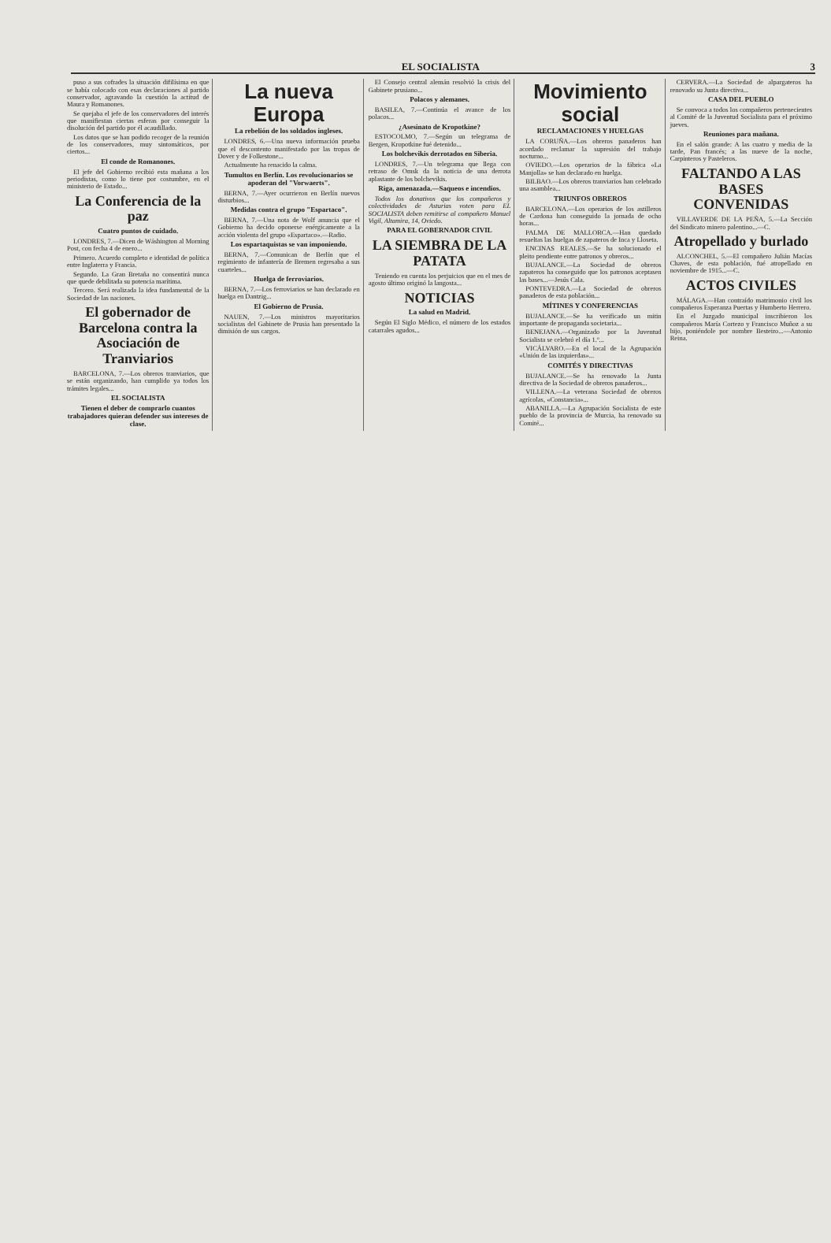EL SOCIALISTA 3
puso a sus cofrades la situación difilísima en que se había colocado con esas declaraciones al partido conservador, agravando la cuestión la actitud de Maura y Romanones.
Se quejaba el jefe de los conservadores del interés que manifiestan ciertas esferas por conseguir la disolución del partido por él acaudillado.
Los datos que se han podido recoger de la reunión de los conservadores, muy sintomáticos, por ciertos...
El conde de Romanones.
El jefe del Gobierno recibió esta mañana a los periodistas, como lo tiene por costumbre, en el ministerio de Estado...
La Conferencia de la paz
Cuatro puntos de cuidado.
LONDRES, 7.—Dicen de Wáshington al Morning Post, con fecha 4 de enero...
Primero. Acuerdo completo e identidad de política entre Inglaterra y Francia.
Segundo. La Gran Bretaña no consentirá nunca que quede debilitada su potencia marítima.
Tercero. Será realizada la idea fundamental de la Sociedad de las naciones.
El gobernador de Barcelona contra la Asociación de Tranviarios
BARCELONA, 7.—Los obreros tranviarios, que se están organizando, han cumplido ya todos los trámites legales...
EL SOCIALISTA
Tienen el deber de comprarlo cuantos trabajadores quieran defender sus intereses de clase.
La nueva Europa
La rebelión de los soldados ingleses.
LONDRES, 6.—Una nueva información prueba que el descontento manifestado por las tropas de Dover y de Folkestone...
Actualmente ha renacido la calma.
Tumultos en Berlín. Los revolucionarios se apoderan del "Vorwaerts".
BERNA, 7.—Ayer ocurrieron en Berlín nuevos disturbios...
Medidas contra el grupo "Espartaco".
BERNA, 7.—Una nota de Wolf anuncia que el Gobierno ha decido oponerse enérgicamente a la acción violenta del grupo «Espartaco».—Radio.
Los espartaquistas se van imponiendo.
BERNA, 7.—Comunican de Berlín que el regimiento de infantería de Bremen regresaba a sus cuarteles...
Huelga de ferroviarios.
BERNA, 7.—Los ferroviarios se han declarado en huelga en Dantzig...
El Gobierno de Prusia.
NAUEN, 7.—Los ministros mayoritarios socialistas del Gabinete de Prusia han presentado la dimisión de sus cargos.
El Consejo central alemán resolvió la crisis del Gabinete prusiano...
Polacos y alemanes.
BASILEA, 7.—Continúa el avance de los polacos...
¿Asesinato de Kropotkine?
ESTOCOLMO, 7.—Según un telegrama de Bergen, Kropotkine fué detenido...
Los bolchevikis derrotados en Siberia.
LONDRES, 7.—Un telegrama que llega con retraso de Omsk da la noticia de una derrota aplastante de los bolchevikis.
Riga, amenazada.—Saqueos e incendios.
Todos los donativos que los compañeros y colectividades de Asturias voten para EL SOCIALISTA deben remitirse al compañero Manuel Vigil, Altamira, 14, Oviedo.
PARA EL GOBERNADOR CIVIL
LA SIEMBRA DE LA PATATA
Teniendo en cuenta los perjuicios que en el mes de agosto último originó la langosta...
NOTICIAS
La salud en Madrid.
Según El Siglo Médico, el número de los estados catarrales agudos...
Movimiento social
RECLAMACIONES Y HUELGAS
LA CORUÑA.—Los obreros panaderos han acordado reclamar la supresión del trabajo nocturno...
OVIEDO.—Los operarios de la fábrica «La Manjolla» se han declarado en huelga.
BILBAO.—Los obreros tranviarios han celebrado una asamblea...
TRIUNFOS OBREROS
BARCELONA.—Los operarios de los astilleros de Cardona han conseguido la jornada de ocho horas...
PALMA DE MALLORCA.—Han quedado resueltas las huelgas de zapateros de Inca y Lloseta.
ENCINAS REALES.—Se ha solucionado el pleito pendiente entre patronos y obreros...
BUJALANCE.—La Sociedad de obreros zapateros ha conseguido que los patronos aceptasen las bases...—Jesús Cala.
PONTEVEDRA.—La Sociedad de obreros panaderos de esta población...
MÍTINES Y CONFERENCIAS
BUJALANCE.—Se ha verificado un mitin importante de propaganda societaria...
BENEJANA.—Organizado por la Juventud Socialista se celebró el día 1.º...
VICÁLVARO.—En el local de la Agrupación «Unión de las izquierdas»...
COMITÉS Y DIRECTIVAS
BUJALANCE.—Se ha renovado la Junta directiva de la Sociedad de obreros panaderos...
VILLENA.—La veterana Sociedad de obreros agrícolas, «Constancia»...
ABANILLA.—La Agrupación Socialista de este pueblo de la provincia de Murcia, ha renovado su Comité...
CERVERA.—La Sociedad de alpargateros ha renovado su Junta directiva...
CASA DEL PUEBLO
Se convoca a todos los compañeros pertenecientes al Comité de la Juventud Socialista para el próximo jueves.
Reuniones para mañana.
En el salón grande: A las cuatro y media de la tarde, Pan francés; a las nueve de la noche, Carpinteros y Pasteleros.
FALTANDO A LAS BASES CONVENIDAS
VILLAVERDE DE LA PEÑA, 5.—La Sección del Sindicato minero palentino...—C.
Atropellado y burlado
ALCONCHEL, 5.—El compañero Julián Macías Chaves, de esta población, fué atropellado en noviembre de 1915...—C.
ACTOS CIVILES
MÁLAGA.—Han contraído matrimonio civil los compañeros Esperanza Puertas y Humberto Herrero.
En el Juzgado municipal inscribieron los compañeros María Cortezo y Francisco Muñoz a su hijo, poniéndole por nombre Besteiro...—Antonio Reina.